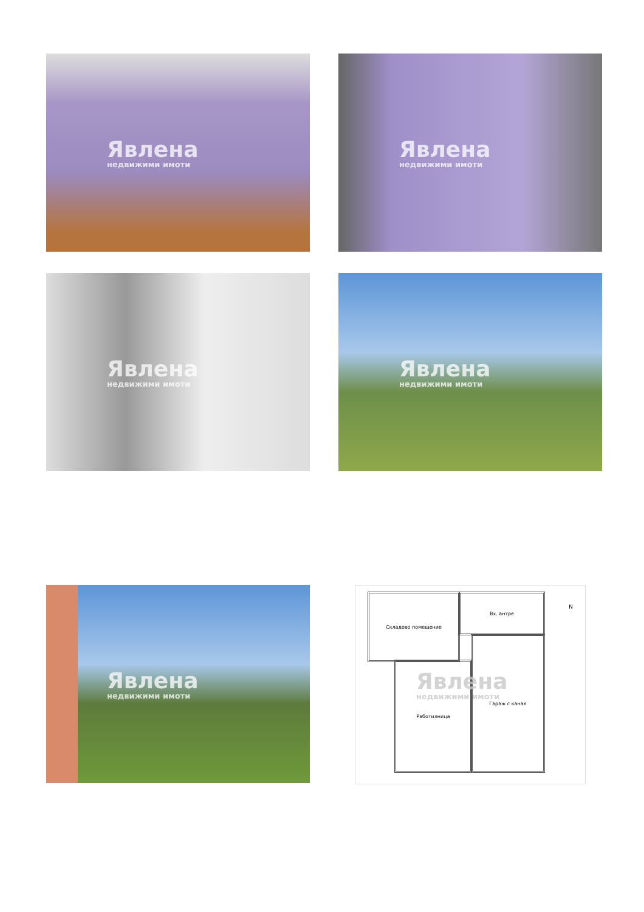Явлена
недвижими имоти
Явлена
недвижими имоти
Явлена
недвижими имоти
Явлена
недвижими имоти
Явлена
недвижими имоти
Складово помещение Вх. антре
Работилница
Гараж с канал
N
Явлена
недвижими имоти